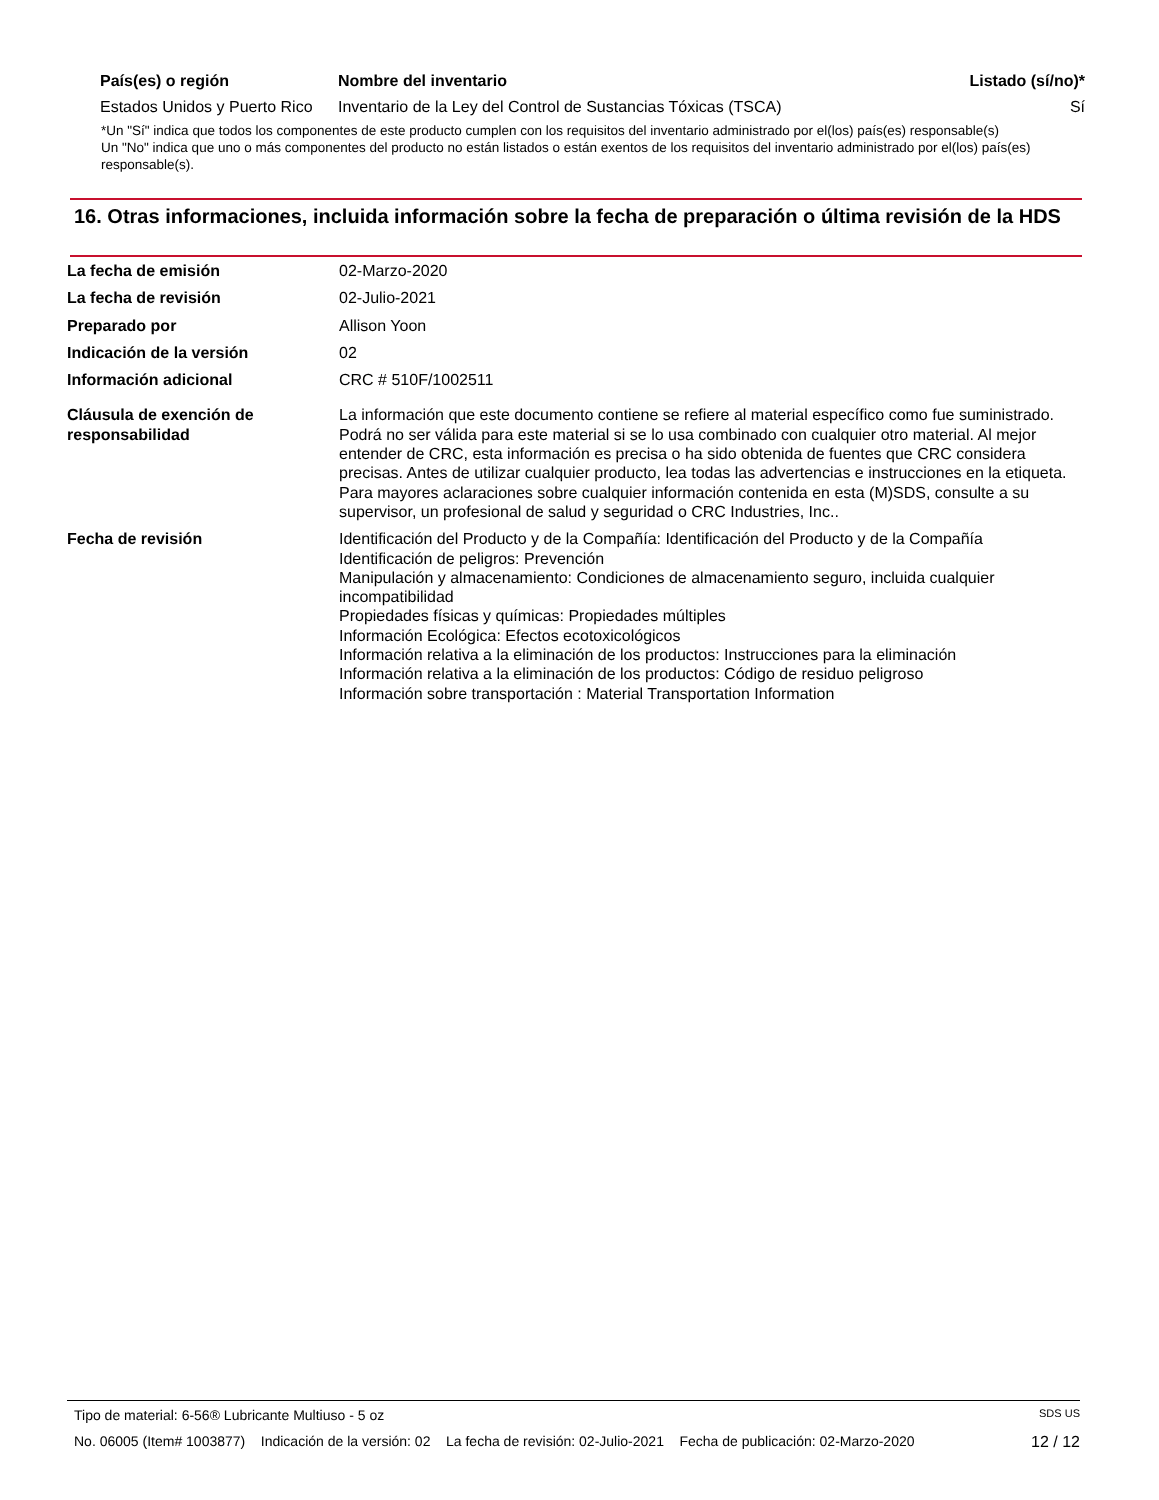| País(es) o región | Nombre del inventario | Listado (sí/no)* |
| --- | --- | --- |
| Estados Unidos y Puerto Rico | Inventario de la Ley del Control de Sustancias Tóxicas (TSCA) | Sí |
*Un "Sí" indica que todos los componentes de este producto cumplen con los requisitos del inventario administrado por el(los) país(es) responsable(s)
Un "No" indica que uno o más componentes del producto no están listados o están exentos de los requisitos del inventario administrado por el(los) país(es) responsable(s).
16. Otras informaciones, incluida información sobre la fecha de preparación o última revisión de la HDS
| La fecha de emisión | 02-Marzo-2020 |
| La fecha de revisión | 02-Julio-2021 |
| Preparado por | Allison Yoon |
| Indicación de la versión | 02 |
| Información adicional | CRC # 510F/1002511 |
| Cláusula de exención de responsabilidad | La información que este documento contiene se refiere al material específico como fue suministrado. Podrá no ser válida para este material si se lo usa combinado con cualquier otro material. Al mejor entender de CRC, esta información es precisa o ha sido obtenida de fuentes que CRC considera precisas. Antes de utilizar cualquier producto, lea todas las advertencias e instrucciones en la etiqueta. Para mayores aclaraciones sobre cualquier información contenida en esta (M)SDS, consulte a su supervisor, un profesional de salud y seguridad o CRC Industries, Inc.. |
| Fecha de revisión | Identificación del Producto y de la Compañía: Identificación del Producto y de la Compañía Identificación de peligros: Prevención Manipulación y almacenamiento: Condiciones de almacenamiento seguro, incluida cualquier incompatibilidad Propiedades físicas y químicas: Propiedades múltiples Información Ecológica: Efectos ecotoxicológicos Información relativa a la eliminación de los productos: Instrucciones para la eliminación Información relativa a la eliminación de los productos: Código de residuo peligroso Información sobre transportación : Material Transportation Information |
Tipo de material: 6-56® Lubricante Multiuso - 5 oz SDS US
No. 06005 (Item# 1003877) Indicación de la versión: 02 La fecha de revisión: 02-Julio-2021 Fecha de publicación: 02-Marzo-2020 12 / 12